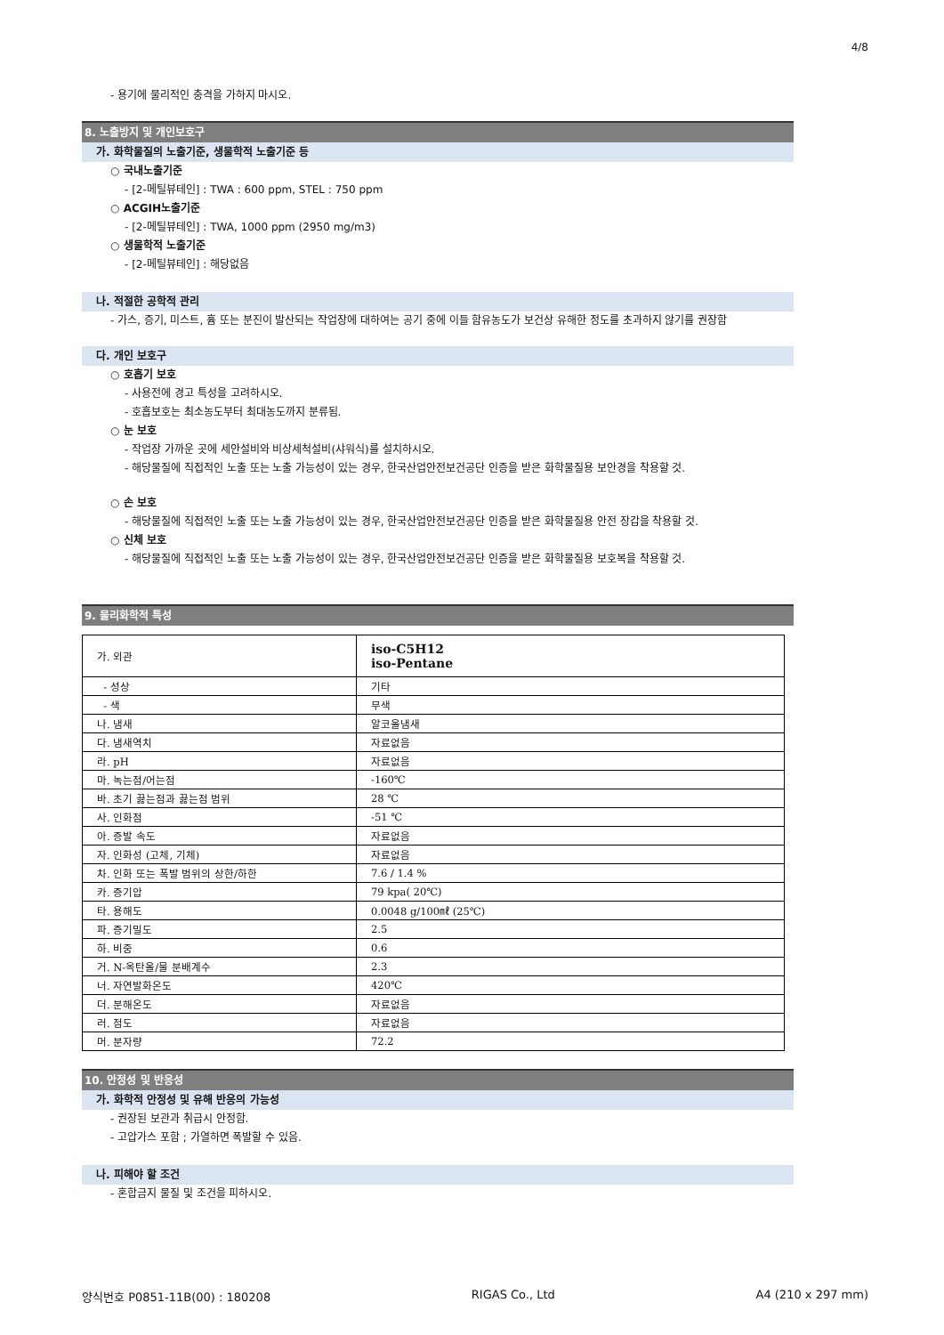4/8
- 용기에 물리적인 충격을 가하지 마시오.
8. 노출방지 및 개인보호구
가. 화학물질의 노출기준, 생물학적 노출기준 등
○ 국내노출기준
- [2-메틸뷰테인] : TWA : 600 ppm, STEL : 750 ppm
○ ACGIH노출기준
- [2-메틸뷰테인] : TWA, 1000 ppm (2950 mg/m3)
○ 생물학적 노출기준
- [2-메틸뷰테인] : 해당없음
나. 적절한 공학적 관리
- 가스, 증기, 미스트, 흄 또는 분진이 발산되는 작업장에 대하여는 공기 중에 이들 함유농도가 보건상 유해한 정도를 초과하지 않기를 권장함
다. 개인 보호구
○ 호흡기 보호
- 사용전에 경고 특성을 고려하시오.
- 호흡보호는 최소농도부터 최대농도까지 분류됨.
○ 눈 보호
- 작업장 가까운 곳에 세안설비와 비상세척설비(샤워식)를 설치하시오.
- 해당물질에 직접적인 노출 또는 노출 가능성이 있는 경우, 한국산업안전보건공단 인증을 받은 화학물질용 보안경을 착용할 것.
○ 손 보호
- 해당물질에 직접적인 노출 또는 노출 가능성이 있는 경우, 한국산업안전보건공단 인증을 받은 화학물질용 안전 장갑을 착용할 것.
○ 신체 보호
- 해당물질에 직접적인 노출 또는 노출 가능성이 있는 경우, 한국산업안전보건공단 인증을 받은 화학물질용 보호복을 착용할 것.
9. 물리화학적 특성
| 가. 외관 | iso-C5H12 iso-Pentane |
| - 성상 | 기타 |
| - 색 | 무색 |
| 나. 냄새 | 알코올냄새 |
| 다. 냄새역치 | 자료없음 |
| 라. pH | 자료없음 |
| 마. 녹는점/어는점 | -160℃ |
| 바. 초기 끓는점과 끓는점 범위 | 28 ℃ |
| 사. 인화점 | -51 ℃ |
| 아. 증발 속도 | 자료없음 |
| 자. 인화성 (고체, 기체) | 자료없음 |
| 차. 인화 또는 폭발 범위의 상한/하한 | 7.6 / 1.4 % |
| 카. 증기압 | 79 kpa( 20℃) |
| 타. 용해도 | 0.0048 g/100㎖ (25℃) |
| 파. 증기밀도 | 2.5 |
| 하. 비중 | 0.6 |
| 거. N-옥탄올/물 분배계수 | 2.3 |
| 너. 자연발화온도 | 420℃ |
| 더. 분해온도 | 자료없음 |
| 러. 점도 | 자료없음 |
| 머. 분자량 | 72.2 |
10. 안정성 및 반응성
가. 화학적 안정성 및 유해 반응의 가능성
- 권장된 보관과 취급시 안정함.
- 고압가스 포함 ; 가열하면 폭발할 수 있음.
나. 피해야 할 조건
- 혼합금지 물질 및 조건을 피하시오.
양식번호 P0851-11B(00) : 180208 RIGAS Co., Ltd A4 (210 x 297 mm)